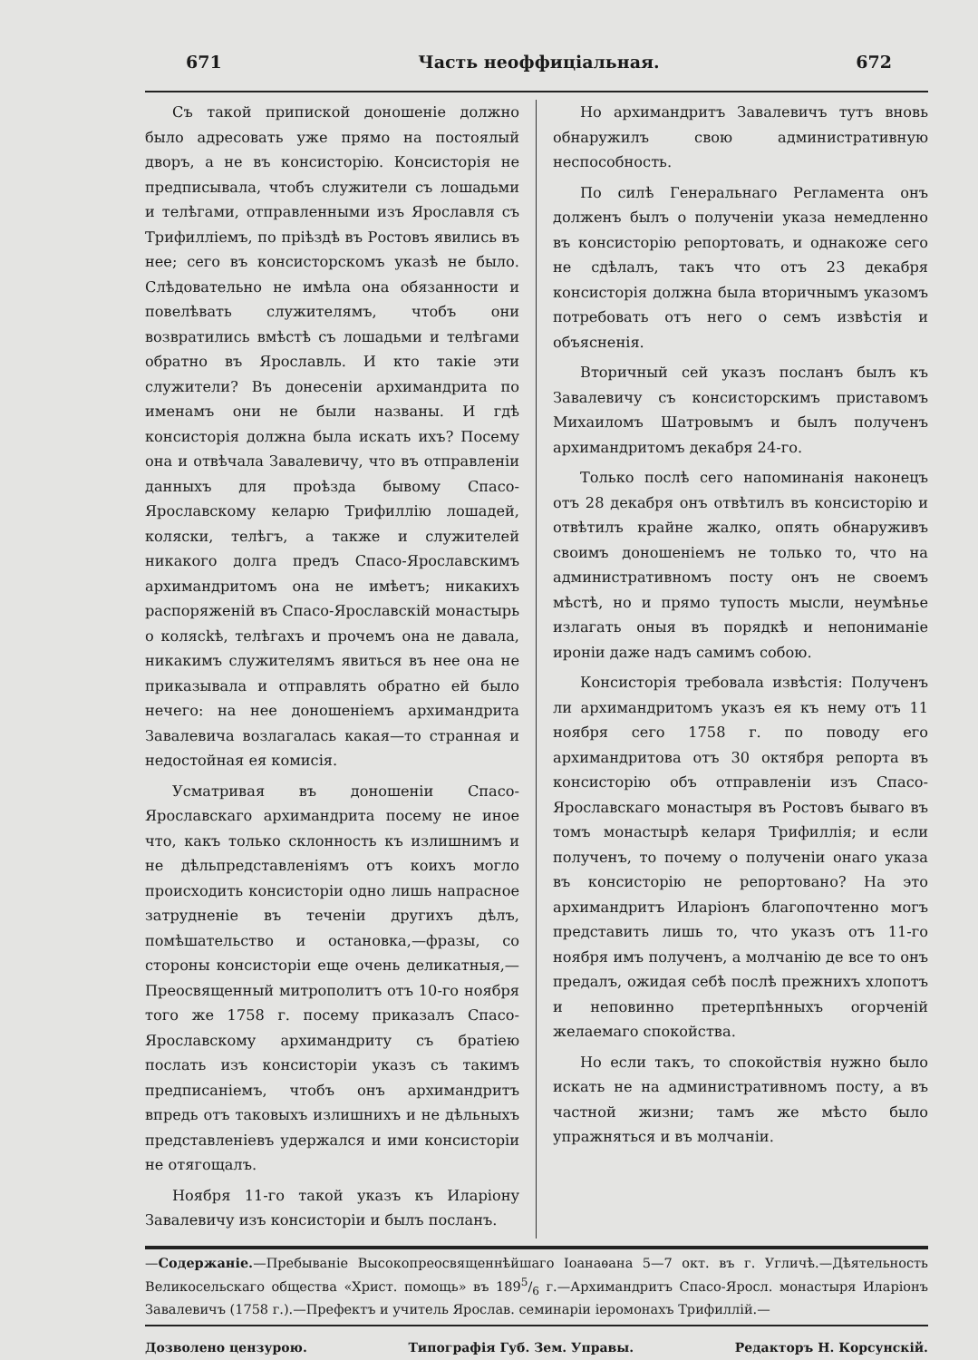671 Часть неоффиціальная. 672
Съ такой припиской доношеніе должно было адресовать уже прямо на постоялый дворъ, а не въ консисторію. Консисторія не предписывала, чтобъ служители съ лошадьми и телѣгами, отправленными изъ Ярославля съ Трифилліемъ, по пріѣздѣ въ Ростовъ явились въ нее; сего въ консисторскомъ указѣ не было. Слѣдовательно не имѣла она обязанности и повелѣвать служителямъ, чтобъ они возвратились вмѣстѣ съ лошадьми и телѣгами обратно въ Ярославль. И кто такіе эти служители? Въ донесеніи архимандрита по именамъ они не были названы. И гдѣ консисторія должна была искать ихъ? Посему она и отвѣчала Завалевичу, что въ отправленіи данныхъ для проѣзда бывому Спасо-Ярославскому келарю Трифиллію лошадей, коляски, телѣгъ, а также и служителей никакого долга предъ Спасо-Ярославскимъ архимандритомъ она не имѣетъ; никакихъ распоряженій въ Спасо-Ярославскій монастырь о колясkѣ, телѣгахъ и прочемъ она не давала, никакимъ служителямъ явиться въ нее она не приказывала и отправлять обратно ей было нечего: на нее доношеніемъ архимандрита Завалевича возлагалась какая—то странная и недостойная ея комисія.
Усматривая въ доношеніи Спасо-Ярославскаго архимандрита посему не иное что, какъ только склонность къ излишнимъ и не дѣльпредставленіямъ отъ коихъ могло происходить консисторіи одно лишь напрасное затрудненіе въ теченіи другихъ дѣлъ, помѣшательство и остановка,—фразы, со стороны консисторіи еще очень деликатныя,—Преосвященный митрополитъ отъ 10-го ноября того же 1758 г. посему приказалъ Спасо-Ярославскому архимандриту съ братіею послать изъ консисторіи указъ съ такимъ предписаніемъ, чтобъ онъ архимандритъ впредь отъ таковыхъ излишнихъ и не дѣльныхъ представленіевъ удержался и ими консисторіи не отягощалъ.
Ноября 11-го такой указъ къ Иларіону Завалевичу изъ консисторіи и былъ посланъ.
Но архимандритъ Завалевичъ тутъ вновь обнаружилъ свою административную неспособность.
По силѣ Генеральнаго Регламента онъ долженъ былъ о полученіи указа немедленно въ консисторію репортовать, и однакоже сего не сдѣлалъ, такъ что отъ 23 декабря консисторія должна была вторичнымъ указомъ потребовать отъ него о семъ извѣстія и объясненія.
Вторичный сей указъ посланъ былъ къ Завалевичу съ консисторскимъ приставомъ Михаиломъ Шатровымъ и былъ полученъ архимандритомъ декабря 24-го.
Только послѣ сего напоминанія наконецъ отъ 28 декабря онъ отвѣтилъ въ консисторію и отвѣтилъ крайне жалко, опять обнаруживъ своимъ доношеніемъ не только то, что на административномъ посту онъ не своемъ мѣстѣ, но и прямо тупость мысли, неумѣнье излагать оныя въ порядкѣ и непониманіе ироніи даже надъ самимъ собою.
Консисторія требовала извѣстія: Полученъ ли архимандритомъ указъ ея къ нему отъ 11 ноября сего 1758 г. по поводу его архимандритова отъ 30 октября репорта въ консисторію объ отправленіи изъ Спасо-Ярославскаго монастыря въ Ростовъ бываго въ томъ монастырѣ келаря Трифиллія; и если полученъ, то почему о полученіи онаго указа въ консисторію не репортовано? На это архимандритъ Иларіонъ благопочтенно могъ представить лишь то, что указъ отъ 11-го ноября имъ полученъ, а молчанію де все то онъ предалъ, ожидая себѣ послѣ прежнихъ хлопотъ и неповинно претерпѣнныхъ огорченій желаемаго спокойства.
Но если такъ, то спокойствія нужно было искать не на административномъ посту, а въ частной жизни; тамъ же мѣсто было упражняться и въ молчаніи.
—Содержаніе.—Пребываніе Высокопреосвященнѣйшаго Іоанаѳана 5—7 окт. въ г. Угличѣ.—Дѣятельность Великосельскаго общества «Христ. помощь» въ 1895/6 г.—Архимандритъ Спасо-Яросл. монастыря Иларіонъ Завалевичъ (1758 г.).—Префектъ и учитель Ярослав. семинаріи іеромонахъ Трифиллій.—
Дозволено цензурою. Типографія Губ. Зем. Управы. Редакторъ Н. Корсунскій.